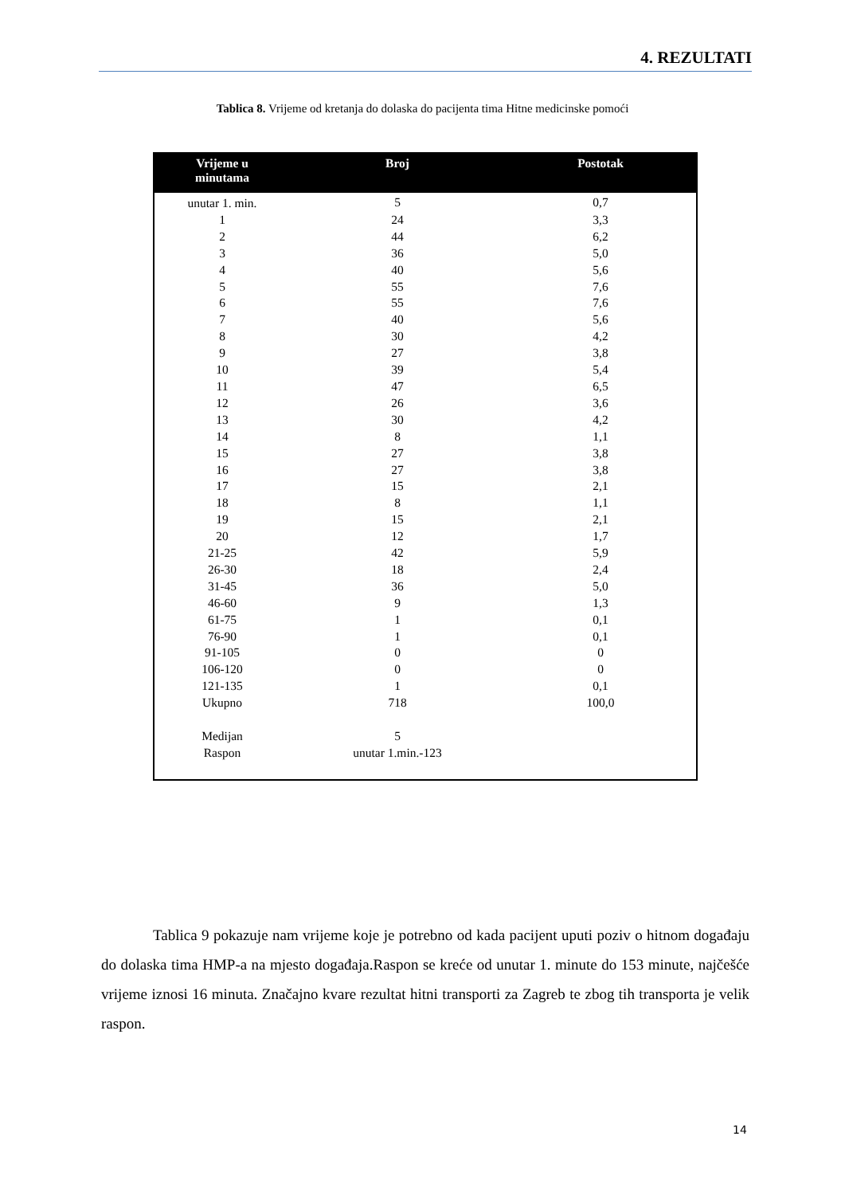4. REZULTATI
Tablica 8. Vrijeme od kretanja do dolaska do pacijenta tima Hitne medicinske pomoći
| Vrijeme u minutama | Broj | Postotak |
| --- | --- | --- |
| unutar 1. min. | 5 | 0,7 |
| 1 | 24 | 3,3 |
| 2 | 44 | 6,2 |
| 3 | 36 | 5,0 |
| 4 | 40 | 5,6 |
| 5 | 55 | 7,6 |
| 6 | 55 | 7,6 |
| 7 | 40 | 5,6 |
| 8 | 30 | 4,2 |
| 9 | 27 | 3,8 |
| 10 | 39 | 5,4 |
| 11 | 47 | 6,5 |
| 12 | 26 | 3,6 |
| 13 | 30 | 4,2 |
| 14 | 8 | 1,1 |
| 15 | 27 | 3,8 |
| 16 | 27 | 3,8 |
| 17 | 15 | 2,1 |
| 18 | 8 | 1,1 |
| 19 | 15 | 2,1 |
| 20 | 12 | 1,7 |
| 21-25 | 42 | 5,9 |
| 26-30 | 18 | 2,4 |
| 31-45 | 36 | 5,0 |
| 46-60 | 9 | 1,3 |
| 61-75 | 1 | 0,1 |
| 76-90 | 1 | 0,1 |
| 91-105 | 0 | 0 |
| 106-120 | 0 | 0 |
| 121-135 | 1 | 0,1 |
| Ukupno | 718 | 100,0 |
| Medijan | 5 | |
| Raspon | unutar 1.min.-123 | |
Tablica 9 pokazuje nam vrijeme koje je potrebno od kada pacijent uputi poziv o hitnom događaju do dolaska tima HMP-a na mjesto događaja.Raspon se kreće od unutar 1. minute do 153 minute, najčešće vrijeme iznosi 16 minuta. Značajno kvare rezultat hitni transporti za Zagreb te zbog tih transporta je velik raspon.
14